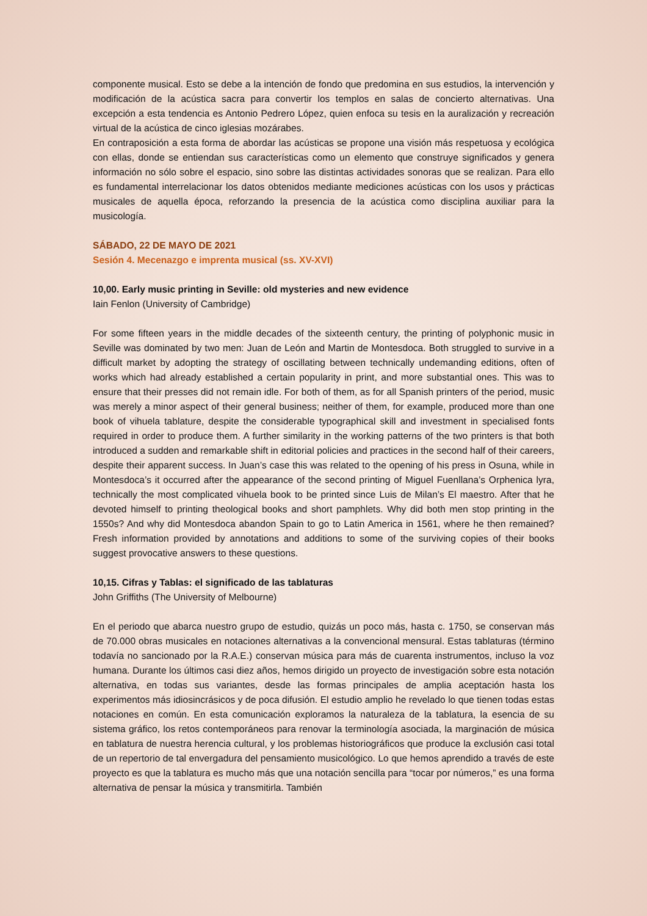componente musical. Esto se debe a la intención de fondo que predomina en sus estudios, la intervención y modificación de la acústica sacra para convertir los templos en salas de concierto alternativas. Una excepción a esta tendencia es Antonio Pedrero López, quien enfoca su tesis en la auralización y recreación virtual de la acústica de cinco iglesias mozárabes.
En contraposición a esta forma de abordar las acústicas se propone una visión más respetuosa y ecológica con ellas, donde se entiendan sus características como un elemento que construye significados y genera información no sólo sobre el espacio, sino sobre las distintas actividades sonoras que se realizan. Para ello es fundamental interrelacionar los datos obtenidos mediante mediciones acústicas con los usos y prácticas musicales de aquella época, reforzando la presencia de la acústica como disciplina auxiliar para la musicología.
SÁBADO, 22 DE MAYO DE 2021
Sesión 4. Mecenazgo e imprenta musical (ss. XV-XVI)
10,00. Early music printing in Seville: old mysteries and new evidence
Iain Fenlon (University of Cambridge)
For some fifteen years in the middle decades of the sixteenth century, the printing of polyphonic music in Seville was dominated by two men: Juan de León and Martin de Montesdoca. Both struggled to survive in a difficult market by adopting the strategy of oscillating between technically undemanding editions, often of works which had already established a certain popularity in print, and more substantial ones. This was to ensure that their presses did not remain idle. For both of them, as for all Spanish printers of the period, music was merely a minor aspect of their general business; neither of them, for example, produced more than one book of vihuela tablature, despite the considerable typographical skill and investment in specialised fonts required in order to produce them. A further similarity in the working patterns of the two printers is that both introduced a sudden and remarkable shift in editorial policies and practices in the second half of their careers, despite their apparent success. In Juan’s case this was related to the opening of his press in Osuna, while in Montesdoca’s it occurred after the appearance of the second printing of Miguel Fuenllana’s Orphenica lyra, technically the most complicated vihuela book to be printed since Luis de Milan’s El maestro. After that he devoted himself to printing theological books and short pamphlets. Why did both men stop printing in the 1550s? And why did Montesdoca abandon Spain to go to Latin America in 1561, where he then remained? Fresh information provided by annotations and additions to some of the surviving copies of their books suggest provocative answers to these questions.
10,15. Cifras y Tablas: el significado de las tablaturas
John Griffiths (The University of Melbourne)
En el periodo que abarca nuestro grupo de estudio, quizás un poco más, hasta c. 1750, se conservan más de 70.000 obras musicales en notaciones alternativas a la convencional mensural. Estas tablaturas (término todavía no sancionado por la R.A.E.) conservan música para más de cuarenta instrumentos, incluso la voz humana. Durante los últimos casi diez años, hemos dirigido un proyecto de investigación sobre esta notación alternativa, en todas sus variantes, desde las formas principales de amplia aceptación hasta los experimentos más idiosincrásicos y de poca difusión. El estudio amplio he revelado lo que tienen todas estas notaciones en común. En esta comunicación exploramos la naturaleza de la tablatura, la esencia de su sistema gráfico, los retos contemporáneos para renovar la terminología asociada, la marginación de música en tablatura de nuestra herencia cultural, y los problemas historiográficos que produce la exclusión casi total de un repertorio de tal envergadura del pensamiento musicológico. Lo que hemos aprendido a través de este proyecto es que la tablatura es mucho más que una notación sencilla para “tocar por números,” es una forma alternativa de pensar la música y transmitirla. También